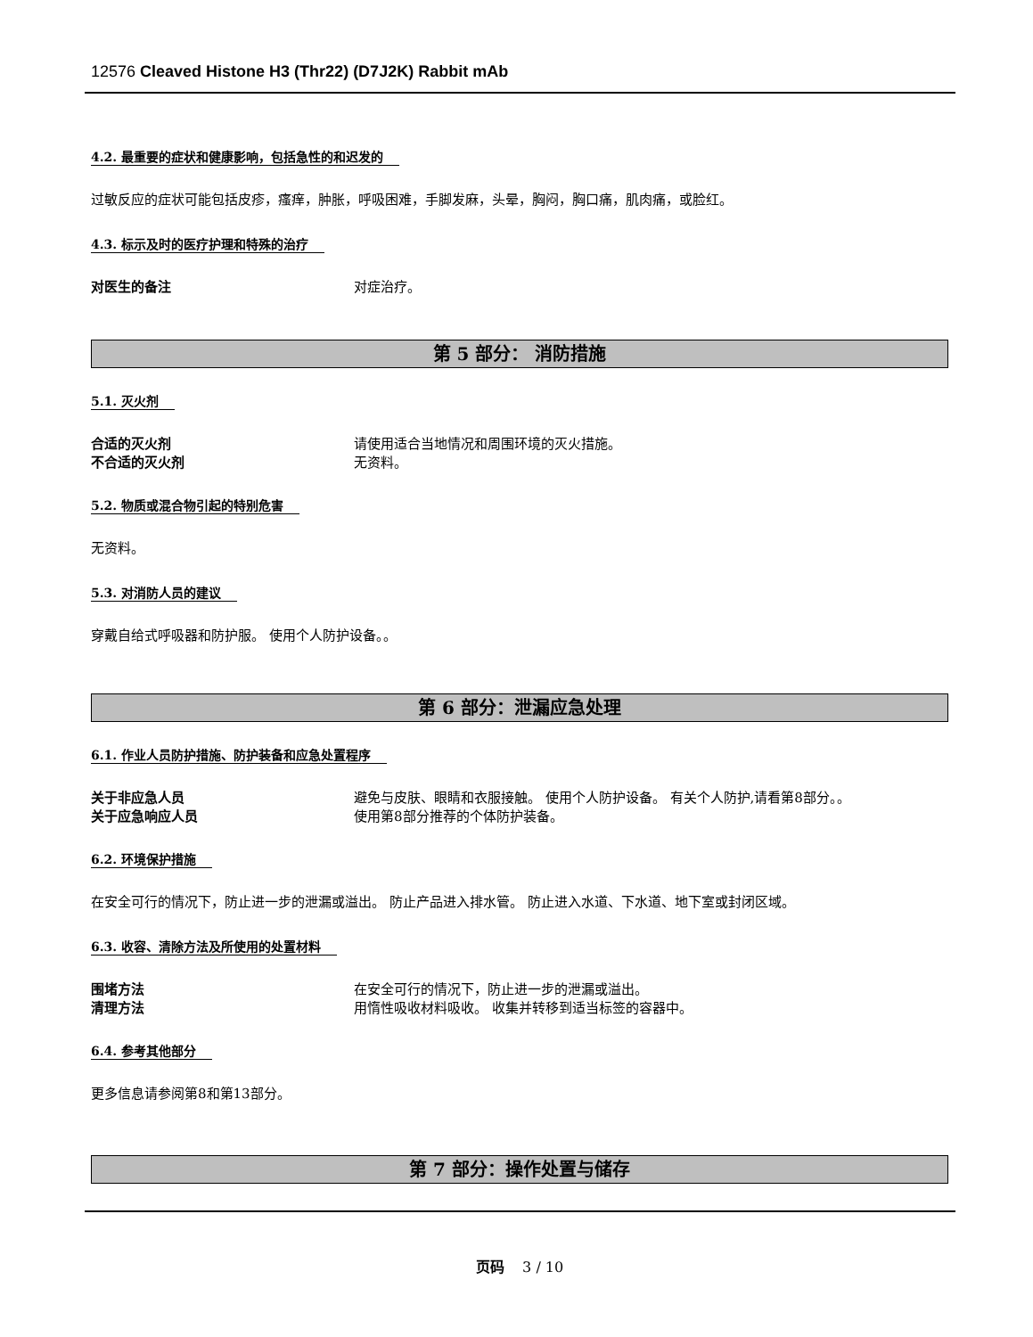12576 Cleaved Histone H3 (Thr22) (D7J2K) Rabbit mAb
4.2. 最重要的症状和健康影响，包括急性的和迟发的
过敏反应的症状可能包括皮疹，瘙痒，肿胀，呼吸困难，手脚发麻，头晕，胸闷，胸口痛，肌肉痛，或脸红。
4.3. 标示及时的医疗护理和特殊的治疗
对医生的备注 对症治疗。
第 5 部分： 消防措施
5.1. 灭火剂
合适的灭火剂 请使用适合当地情况和周围环境的灭火措施。
不合适的灭火剂 无资料。
5.2. 物质或混合物引起的特别危害
无资料。
5.3. 对消防人员的建议
穿戴自给式呼吸器和防护服。 使用个人防护设备。。
第 6 部分：泄漏应急处理
6.1. 作业人员防护措施、防护装备和应急处置程序
关于非应急人员 避免与皮肤、眼睛和衣服接触。 使用个人防护设备。 有关个人防护,请看第8部分。。
关于应急响应人员 使用第8部分推荐的个体防护装备。
6.2. 环境保护措施
在安全可行的情况下，防止进一步的泄漏或溢出。 防止产品进入排水管。 防止进入水道、下水道、地下室或封闭区域。
6.3. 收容、清除方法及所使用的处置材料
围堵方法 在安全可行的情况下，防止进一步的泄漏或溢出。
清理方法 用惰性吸收材料吸收。 收集并转移到适当标签的容器中。
6.4. 参考其他部分
更多信息请参阅第8和第13部分。
第 7 部分：操作处置与储存
页码 3 / 10